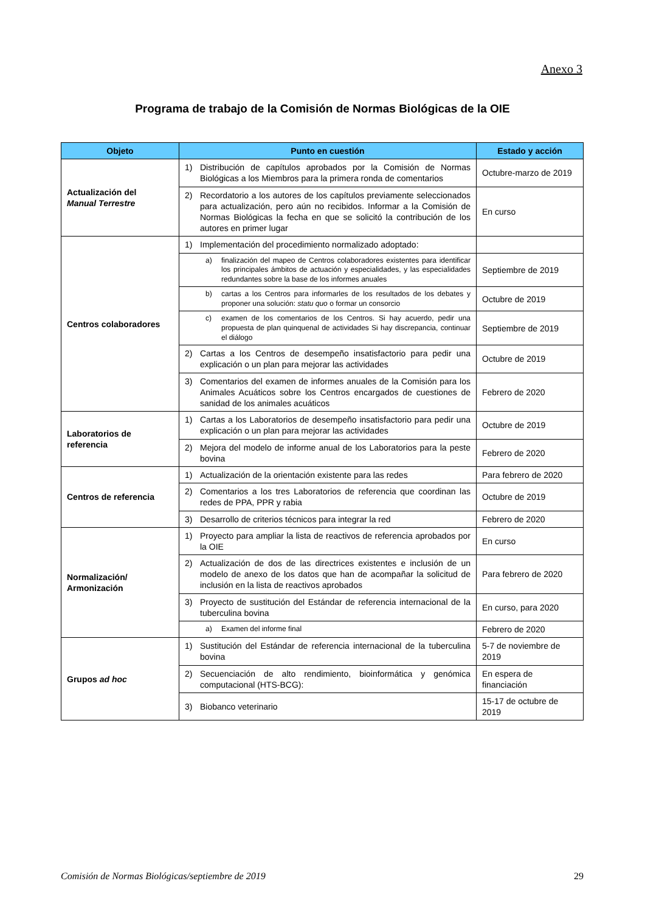Anexo 3
Programa de trabajo de la Comisión de Normas Biológicas de la OIE
| Objeto | Punto en cuestión | Estado y acción |
| --- | --- | --- |
| Actualización del Manual Terrestre | 1) Distribución de capítulos aprobados por la Comisión de Normas Biológicas a los Miembros para la primera ronda de comentarios | Octubre-marzo de 2019 |
| | 2) Recordatorio a los autores de los capítulos previamente seleccionados para actualización, pero aún no recibidos. Informar a la Comisión de Normas Biológicas la fecha en que se solicitó la contribución de los autores en primer lugar | En curso |
| Centros colaboradores | 1) Implementación del procedimiento normalizado adoptado: | |
| | a) finalización del mapeo de Centros colaboradores existentes para identificar los principales ámbitos de actuación y especialidades, y las especialidades redundantes sobre la base de los informes anuales | Septiembre de 2019 |
| | b) cartas a los Centros para informarles de los resultados de los debates y proponer una solución: statu quo o formar un consorcio | Octubre de 2019 |
| | c) examen de los comentarios de los Centros. Si hay acuerdo, pedir una propuesta de plan quinquenal de actividades Si hay discrepancia, continuar el diálogo | Septiembre de 2019 |
| | 2) Cartas a los Centros de desempeño insatisfactorio para pedir una explicación o un plan para mejorar las actividades | Octubre de 2019 |
| | 3) Comentarios del examen de informes anuales de la Comisión para los Animales Acuáticos sobre los Centros encargados de cuestiones de sanidad de los animales acuáticos | Febrero de 2020 |
| Laboratorios de referencia | 1) Cartas a los Laboratorios de desempeño insatisfactorio para pedir una explicación o un plan para mejorar las actividades | Octubre de 2019 |
| | 2) Mejora del modelo de informe anual de los Laboratorios para la peste bovina | Febrero de 2020 |
| Centros de referencia | 1) Actualización de la orientación existente para las redes | Para febrero de 2020 |
| | 2) Comentarios a los tres Laboratorios de referencia que coordinan las redes de PPA, PPR y rabia | Octubre de 2019 |
| | 3) Desarrollo de criterios técnicos para integrar la red | Febrero de 2020 |
| Normalización/ Armonización | 1) Proyecto para ampliar la lista de reactivos de referencia aprobados por la OIE | En curso |
| | 2) Actualización de dos de las directrices existentes e inclusión de un modelo de anexo de los datos que han de acompañar la solicitud de inclusión en la lista de reactivos aprobados | Para febrero de 2020 |
| | 3) Proyecto de sustitución del Estándar de referencia internacional de la tuberculina bovina | En curso, para 2020 |
| | a) Examen del informe final | Febrero de 2020 |
| Grupos ad hoc | 1) Sustitución del Estándar de referencia internacional de la tuberculina bovina | 5-7 de noviembre de 2019 |
| | 2) Secuenciación de alto rendimiento, bioinformática y genómica computacional (HTS-BCG): | En espera de financiación |
| | 3) Biobanco veterinario | 15-17 de octubre de 2019 |
Comisión de Normas Biológicas/septiembre de 2019 29